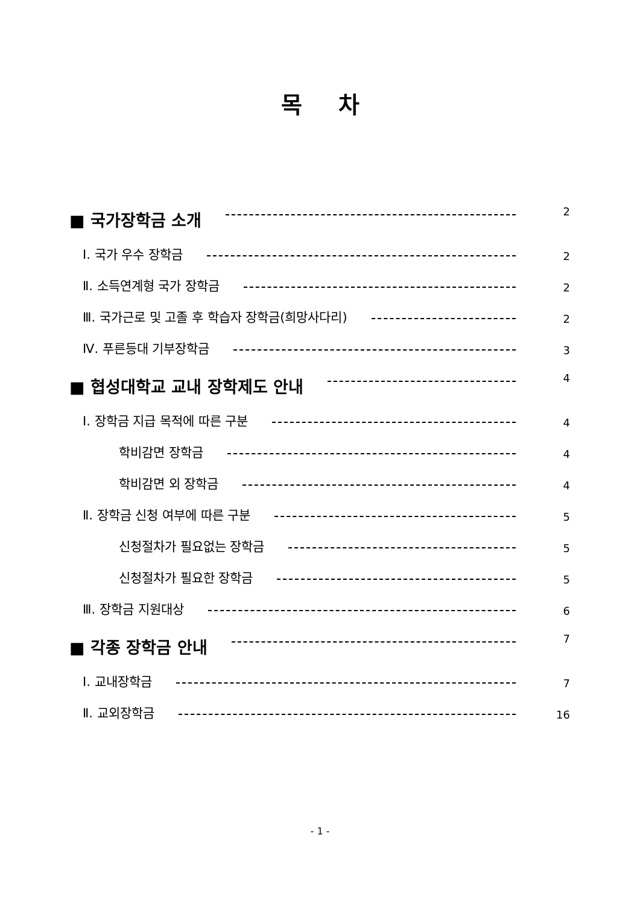목차
■ 국가장학금 소개 2
Ⅰ. 국가 우수 장학금 2
Ⅱ. 소득연계형 국가 장학금 2
Ⅲ. 국가근로 및 고졸 후 학습자 장학금(희망사다리) 2
Ⅳ. 푸른등대 기부장학금 3
■ 협성대학교 교내 장학제도 안내 4
Ⅰ. 장학금 지급 목적에 따른 구분 4
학비감면 장학금 4
학비감면 외 장학금 4
Ⅱ. 장학금 신청 여부에 따른 구분 5
신청절차가 필요없는 장학금 5
신청절차가 필요한 장학금 5
Ⅲ. 장학금 지원대상 6
■ 각종 장학금 안내 7
Ⅰ. 교내장학금 7
Ⅱ. 교외장학금 16
- 1 -